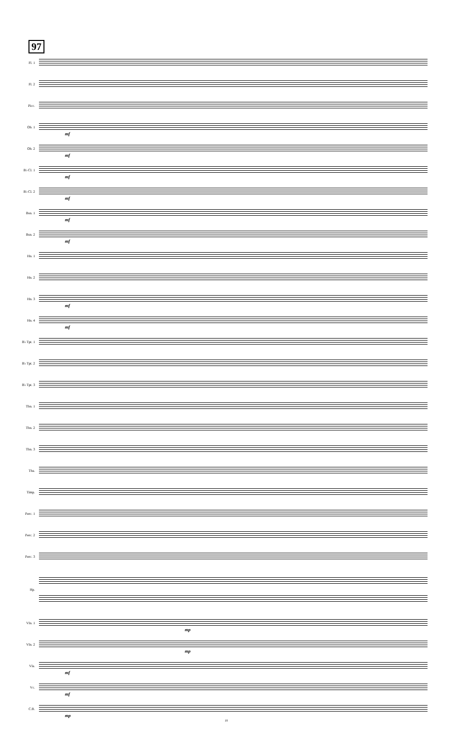97
Fl. 1
Fl. 2
Picc.
Ob. 1
mf
Ob. 2
mf
B♭ Cl. 1
mf
B♭ Cl. 2
mf
Bsn. 1
mf
Bsn. 2
mf
Hn. 1
Hn. 2
Hn. 3
mf
Hn. 4
mf
B♭ Tpt. 1
B♭ Tpt. 2
B♭ Tpt. 3
Tbn. 1
Tbn. 2
Tbn. 3
Tba.
Timp.
Perc. 1
Perc. 2
Perc. 3
Hp.
Vln. 1
mp
Vln. 2
mp
Vla.
mf
Vc.
mf
C.B.
mp
18